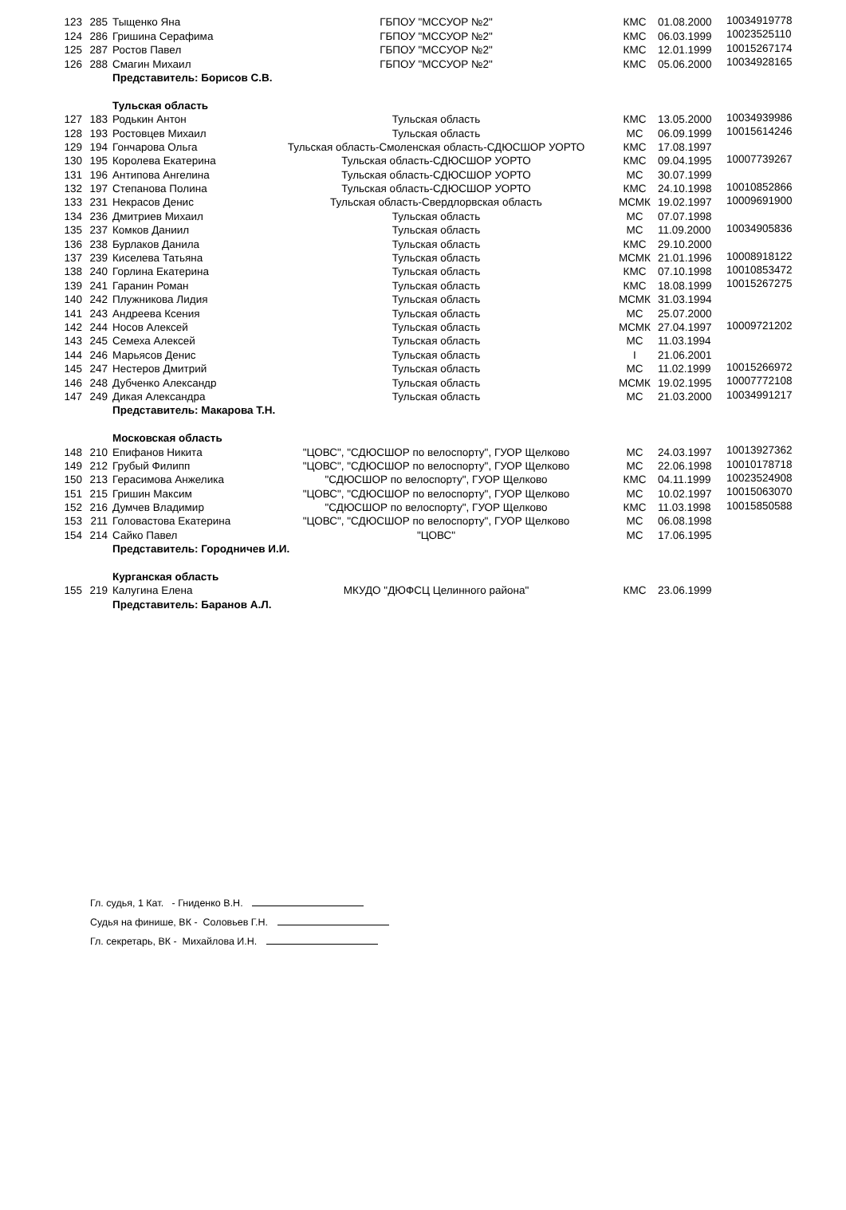| 123 | 285 | Тыщенко Яна | ГБПОУ "МССУОР №2" | КМС | 01.08.2000 | 10034919778 |
| 124 | 286 | Гришина Серафима | ГБПОУ "МССУОР №2" | КМС | 06.03.1999 | 10023525110 |
| 125 | 287 | Ростов Павел | ГБПОУ "МССУОР №2" | КМС | 12.01.1999 | 10015267174 |
| 126 | 288 | Смагин Михаил | ГБПОУ "МССУОР №2" | КМС | 05.06.2000 | 10034928165 |
| | | Представитель: Борисов С.В. | | | | |
| | | Тульская область | | | | |
| 127 | 183 | Родькин Антон | Тульская область | КМС | 13.05.2000 | 10034939986 |
| 128 | 193 | Ростовцев Михаил | Тульская область | МС | 06.09.1999 | 10015614246 |
| 129 | 194 | Гончарова Ольга | Тульская область-Смоленская область-СДЮСШОР УОРТО | КМС | 17.08.1997 | |
| 130 | 195 | Королева Екатерина | Тульская область-СДЮСШОР УОРТО | КМС | 09.04.1995 | 10007739267 |
| 131 | 196 | Антипова Ангелина | Тульская область-СДЮСШОР УОРТО | МС | 30.07.1999 | |
| 132 | 197 | Степанова Полина | Тульская область-СДЮСШОР УОРТО | КМС | 24.10.1998 | 10010852866 |
| 133 | 231 | Некрасов Денис | Тульская область-Свердлорвская область | МСМК | 19.02.1997 | 10009691900 |
| 134 | 236 | Дмитриев Михаил | Тульская область | МС | 07.07.1998 | |
| 135 | 237 | Комков Даниил | Тульская область | МС | 11.09.2000 | 10034905836 |
| 136 | 238 | Бурлаков Данила | Тульская область | КМС | 29.10.2000 | |
| 137 | 239 | Киселева Татьяна | Тульская область | МСМК | 21.01.1996 | 10008918122 |
| 138 | 240 | Горлина Екатерина | Тульская область | КМС | 07.10.1998 | 10010853472 |
| 139 | 241 | Гаранин Роман | Тульская область | КМС | 18.08.1999 | 10015267275 |
| 140 | 242 | Плужникова Лидия | Тульская область | МСМК | 31.03.1994 | |
| 141 | 243 | Андреева Ксения | Тульская область | МС | 25.07.2000 | |
| 142 | 244 | Носов Алексей | Тульская область | МСМК | 27.04.1997 | 10009721202 |
| 143 | 245 | Семеха Алексей | Тульская область | МС | 11.03.1994 | |
| 144 | 246 | Марьясов Денис | Тульская область | I | 21.06.2001 | |
| 145 | 247 | Нестеров Дмитрий | Тульская область | МС | 11.02.1999 | 10015266972 |
| 146 | 248 | Дубченко Александр | Тульская область | МСМК | 19.02.1995 | 10007772108 |
| 147 | 249 | Дикая Александра | Тульская область | МС | 21.03.2000 | 10034991217 |
| | | Представитель: Макарова Т.Н. | | | | |
| | | Московская область | | | | |
| 148 | 210 | Епифанов Никита | "ЦОВС", "СДЮСШОР по велоспорту", ГУОР Щелково | МС | 24.03.1997 | 10013927362 |
| 149 | 212 | Грубый Филипп | "ЦОВС", "СДЮСШОР по велоспорту", ГУОР Щелково | МС | 22.06.1998 | 10010178718 |
| 150 | 213 | Герасимова Анжелика | "СДЮСШОР по велоспорту", ГУОР Щелково | КМС | 04.11.1999 | 10023524908 |
| 151 | 215 | Гришин Максим | "ЦОВС", "СДЮСШОР по велоспорту", ГУОР Щелково | МС | 10.02.1997 | 10015063070 |
| 152 | 216 | Думчев Владимир | "СДЮСШОР по велоспорту", ГУОР Щелково | КМС | 11.03.1998 | 10015850588 |
| 153 | 211 | Головастова Екатерина | "ЦОВС", "СДЮСШОР по велоспорту", ГУОР Щелково | МС | 06.08.1998 | |
| 154 | 214 | Сайко Павел | "ЦОВС" | МС | 17.06.1995 | |
| | | Представитель: Городничев И.И. | | | | |
| | | Курганская область | | | | |
| 155 | 219 | Калугина Елена | МКУДО "ДЮФСЦ Целинного района" | КМС | 23.06.1999 | |
| | | Представитель: Баранов А.Л. | | | | |
Гл. судья, 1 Кат. - Гниденко В.Н.
Судья на финише, ВК - Соловьев Г.Н.
Гл. секретарь, ВК - Михайлова И.Н.